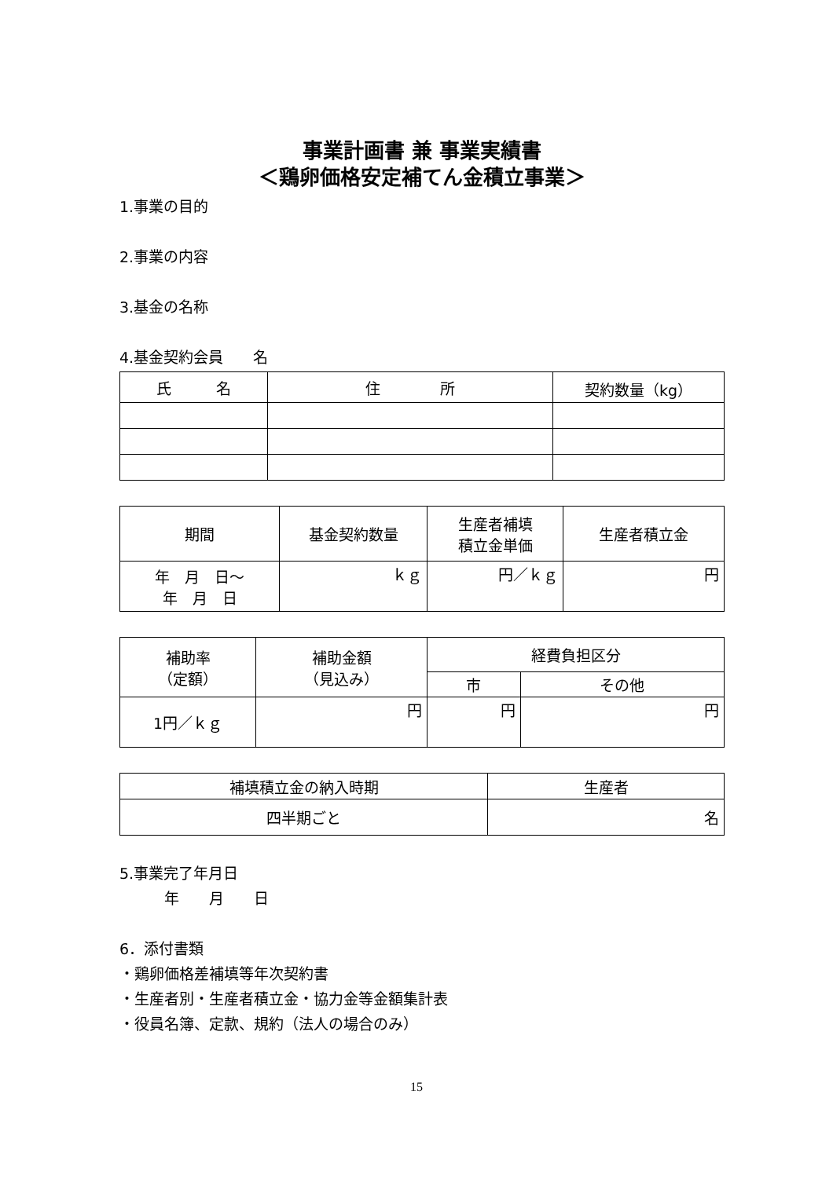事業計画書 兼 事業実績書
＜鶏卵価格安定補てん金積立事業＞
1.事業の目的
2.事業の内容
3.基金の名称
4.基金契約会員　　名
| 氏 名 | 住 所 | 契約数量（kg） |
| --- | --- | --- |
| 期間 | 基金契約数量 | 生産者補填 積立金単価 | 生産者積立金 |
| --- | --- | --- | --- |
| 年 月 日～ 年 月 日 | ｋｇ | 円／ｋｇ | 円 |
| 補助率 （定額） | 補助金額 （見込み） | 経費負担区分 | |
| --- | --- | --- | --- |
| | | 市 | その他 |
| 1円／ｋｇ | 円 | 円 | 円 |
| 補填積立金の納入時期 | 生産者 |
| --- | --- |
| 四半期ごと | 名 |
5.事業完了年月日
　　　年　　月　　日
6．添付書類
・鶏卵価格差補填等年次契約書
・生産者別・生産者積立金・協力金等金額集計表
・役員名簿、定款、規約（法人の場合のみ）
15